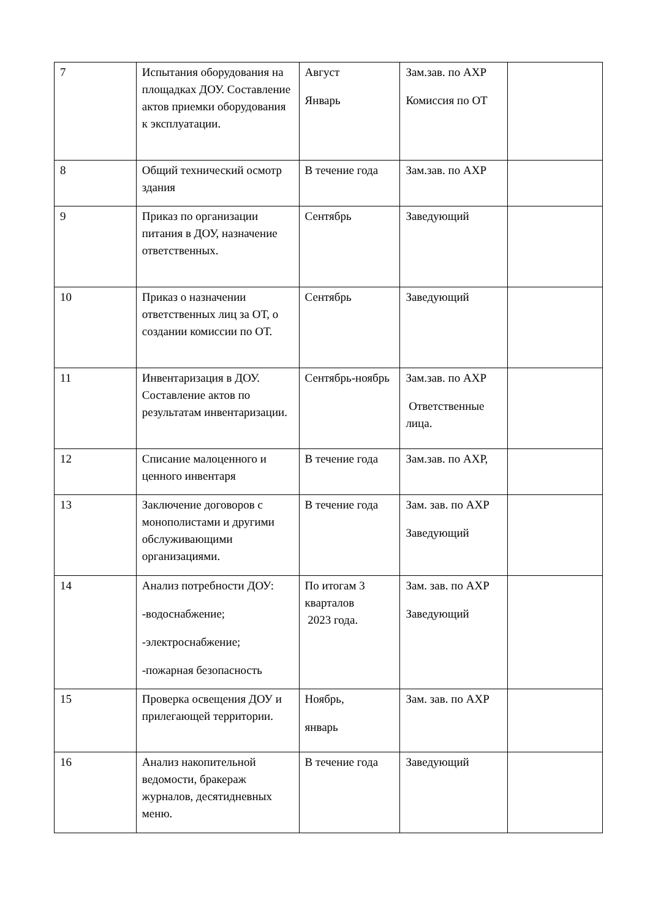| 7 | Испытания оборудования на площадках ДОУ. Составление актов приемки оборудования к эксплуатации. | Август Январь | Зам.зав. по АХР Комиссия по ОТ | |
| 8 | Общий технический осмотр здания | В течение года | Зам.зав. по АХР | |
| 9 | Приказ по организации питания в ДОУ, назначение ответственных. | Сентябрь | Заведующий | |
| 10 | Приказ о назначении ответственных лиц за ОТ, о создании комиссии по ОТ. | Сентябрь | Заведующий | |
| 11 | Инвентаризация в ДОУ. Составление актов по результатам инвентаризации. | Сентябрь-ноябрь | Зам.зав. по АХР Ответственные лица. | |
| 12 | Списание малоценного и ценного инвентаря | В течение года | Зам.зав. по АХР, | |
| 13 | Заключение договоров с монополистами и другими обслуживающими организациями. | В течение года | Зам. зав. по АХР Заведующий | |
| 14 | Анализ потребности ДОУ: -водоснабжение; -электроснабжение; -пожарная безопасность | По итогам 3 кварталов 2023 года. | Зам. зав. по АХР Заведующий | |
| 15 | Проверка освещения ДОУ и прилегающей территории. | Ноябрь, январь | Зам. зав. по АХР | |
| 16 | Анализ накопительной ведомости, бракераж журналов, десятидневных меню. | В течение года | Заведующий | |